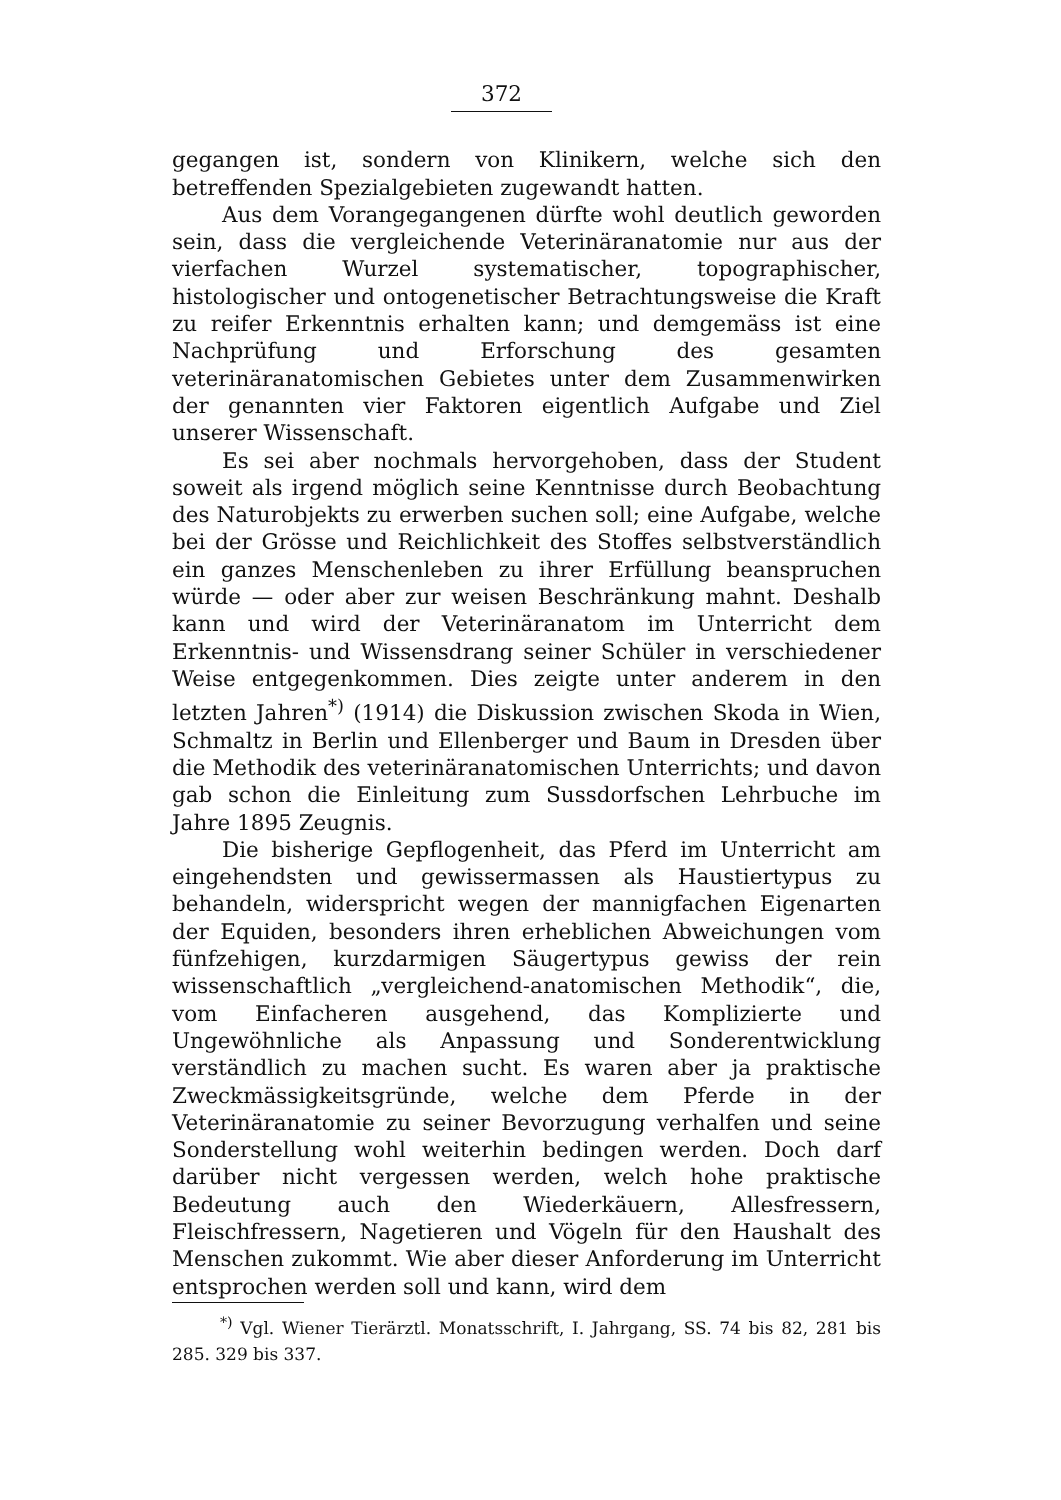372
gegangen ist, sondern von Klinikern, welche sich den betreffenden Spezialgebieten zugewandt hatten.
Aus dem Vorangegangenen dürfte wohl deutlich geworden sein, dass die vergleichende Veterinäranatomie nur aus der vierfachen Wurzel systematischer, topographischer, histologischer und ontogenetischer Betrachtungsweise die Kraft zu reifer Erkenntnis erhalten kann; und demgemäss ist eine Nachprüfung und Erforschung des gesamten veterinäranatomischen Gebietes unter dem Zusammenwirken der genannten vier Faktoren eigentlich Aufgabe und Ziel unserer Wissenschaft.
Es sei aber nochmals hervorgehoben, dass der Student soweit als irgend möglich seine Kenntnisse durch Beobachtung des Naturobjekts zu erwerben suchen soll; eine Aufgabe, welche bei der Grösse und Reichlichkeit des Stoffes selbstverständlich ein ganzes Menschenleben zu ihrer Erfüllung beanspruchen würde — oder aber zur weisen Beschränkung mahnt. Deshalb kann und wird der Veterinäranatom im Unterricht dem Erkenntnis- und Wissensdrang seiner Schüler in verschiedener Weise entgegenkommen. Dies zeigte unter anderem in den letzten Jahren<sup>*)</sup> (1914) die Diskussion zwischen Skoda in Wien, Schmaltz in Berlin und Ellenberger und Baum in Dresden über die Methodik des veterinäranatomischen Unterrichts; und davon gab schon die Einleitung zum Sussdorfschen Lehrbuche im Jahre 1895 Zeugnis.
Die bisherige Gepflogenheit, das Pferd im Unterricht am eingehendsten und gewissermassen als Haustiertypus zu behandeln, widerspricht wegen der mannigfachen Eigenarten der Equiden, besonders ihren erheblichen Abweichungen vom fünfzehigen, kurzdarmigen Säugertypus gewiss der rein wissenschaftlich „vergleichend-anatomischen Methodik“, die, vom Einfacheren ausgehend, das Komplizierte und Ungewöhnliche als Anpassung und Sonderentwicklung verständlich zu machen sucht. Es waren aber ja praktische Zweckmässigkeitsgründe, welche dem Pferde in der Veterinäranatomie zu seiner Bevorzugung verhalfen und seine Sonderstellung wohl weiterhin bedingen werden. Doch darf darüber nicht vergessen werden, welch hohe praktische Bedeutung auch den Wiederkäuern, Allesfressern, Fleischfressern, Nagetieren und Vögeln für den Haushalt des Menschen zukommt. Wie aber dieser Anforderung im Unterricht entsprochen werden soll und kann, wird dem
<sup>*)</sup> Vgl. Wiener Tierärztl. Monatsschrift, I. Jahrgang, SS. 74 bis 82, 281 bis 285. 329 bis 337.